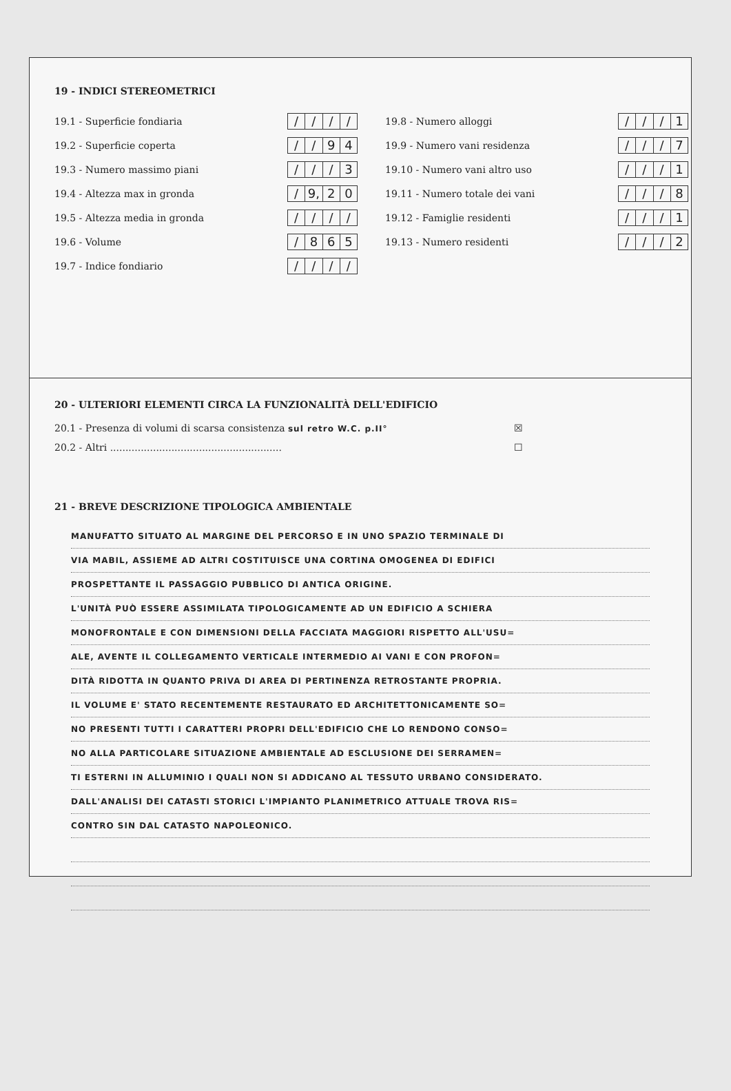19 - INDICI STEREOMETRICI
19.1 - Superficie fondiaria
/ / / /
19.2 - Superficie coperta
/ / 94
19.3 - Numero massimo piani
/ / / 3
19.4 - Altezza max in gronda
/ 9, 20
19.5 - Altezza media in gronda
/ / / /
19.6 - Volume
/ 865
19.7 - Indice fondiario
/ / / /
19.8 - Numero alloggi
/ / / 1
19.9 - Numero vani residenza
/ / / 7
19.10 - Numero vani altro uso
/ / / 1
19.11 - Numero totale dei vani
/ / / 8
19.12 - Famiglie residenti
/ / / 1
19.13 - Numero residenti
/ / / 2
20 - ULTERIORI ELEMENTI CIRCA LA FUNZIONALITÀ DELL'EDIFICIO
20.1 - Presenza di volumi di scarsa consistenza sul retro W.C. p.II° ☒
20.2 - Altri ........................................................ ☐
21 - BREVE DESCRIZIONE TIPOLOGICA AMBIENTALE
MANUFATTO SITUATO AL MARGINE DEL PERCORSO E IN UNO SPAZIO TERMINALE DI
VIA MABIL, ASSIEME AD ALTRI COSTITUISCE UNA CORTINA OMOGENEA DI EDIFICI
PROSPETTANTE IL PASSAGGIO PUBBLICO DI ANTICA ORIGINE.
L'UNITÀ PUÒ ESSERE ASSIMILATA TIPOLOGICAMENTE AD UN EDIFICIO A SCHIERA
MONOFRONTALE E CON DIMENSIONI DELLA FACCIATA MAGGIORI RISPETTO ALL'USU=
ALE, AVENTE IL COLLEGAMENTO VERTICALE INTERMEDIO AI VANI E CON PROFON=
DITÀ RIDOTTA IN QUANTO PRIVA DI AREA DI PERTINENZA RETROSTANTE PROPRIA.
IL VOLUME E' STATO RECENTEMENTE RESTAURATO ED ARCHITETTONICAMENTE SO=
NO PRESENTI TUTTI I CARATTERI PROPRI DELL'EDIFICIO CHE LO RENDONO CONSO=
NO ALLA PARTICOLARE SITUAZIONE AMBIENTALE AD ESCLUSIONE DEI SERRAMEN=
TI ESTERNI IN ALLUMINIO I QUALI NON SI ADDICANO AL TESSUTO URBANO CONSIDERATO.
DALL'ANALISI DEI CATASTI STORICI L'IMPIANTO PLANIMETRICO ATTUALE TROVA RIS=
CONTRO SIN DAL CATASTO NAPOLEONICO.